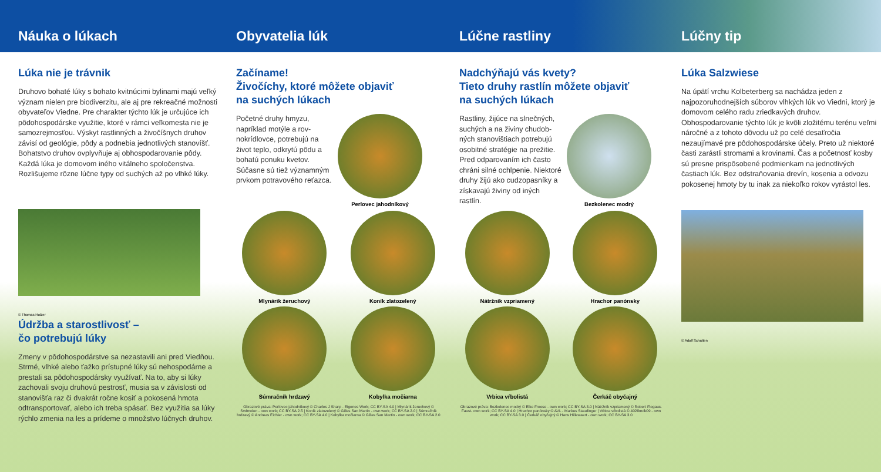Náuka o lúkach Obyvatelia lúk Lúčne rastliny Lúčny tip
Lúka nie je trávnik
Druhovo bohaté lúky s bohato kvitnúcimi bylinami majú veľký význam nielen pre biodiverzitu, ale aj pre rekreačné možnosti obyvateľov Viedne. Pre charakter týchto lúk je určujúce ich pôdohospodár­ske využitie, ktoré v rámci veľkomesta nie je samozrejmosťou. Výskyt rastlinných a živočíšnych druhov závisí od geológie, pôdy a podnebia jednot­livých stanovíšť. Bohatstvo druhov ovplyvňuje aj obhospodarovanie pôdy. Každá lúka je domovom iného vitálneho spoločenstva. Rozlišujeme rôzne lúčne typy od suchých až po vlhké lúky.
© Thomas Holzer
Údržba a starostlivosť –
čo potrebujú lúky
Zmeny v pôdohospodárstve sa nezastavili ani pred Viedňou. Strmé, vlhké alebo ťažko prístupné lúky sú nehospodárne a prestali sa pôdohospodársky využívať. Na to, aby si lúky zachovali svoju druhovú pestrosť, musia sa v závislosti od stanovišťa raz či dvakrát ročne kosiť a pokosená hmota odtrans­portovať, alebo ich treba spásať. Bez využitia sa lúky rýchlo zmenia na les a prídeme o množstvo lúčnych druhov.
Začíname!
Živočíchy, ktoré môžete objaviť
na suchých lúkach
Početné druhy hmyzu, napríklad motýle a rov­nokrídlovce, potrebujú na život teplo, odkrytú pôdu a bohatú ponuku kvetov. Súčasne sú tiež význam­ným prvkom potravového reťazca.
Perlovec jahodníkový
Mlynárik žeruchový
Koník zlatozelený
Súmračník hrdzavý
Kobylka močiarna
Obrazové práva: Perlovec jahodníkový © Charles J Sharp - Eigenes Werk; CC BY-SA 4.0 | Mlynárik žeruchový © Svdmolen - own work; CC BY-SA 2.5 | Koník zlatozelený © Gilles San Martin - own work; CC BY-SA 2.0 | Súmračník hrdzavý © Andreas Eichler - own work; CC BY-SA 4.0 | Kobylka močiarna © Gilles San Martin - own work; CC BY-SA 2.0
Nadchýňajú vás kvety?
Tieto druhy rastlín môžete objaviť
na suchých lúkach
Rastliny, žijúce na slnečných, suchých a na živiny chudob­ných stanovištiach potrebu­jú osobitné stratégie na prežitie. Pred odparovaním ich často chráni silné ochl­penie. Niektoré druhy žijú ako cudzopasníky a získavajú živiny od iných rastlín.
Bezkolenec modrý
Nátržník vzpriamený
Hrachor panónsky
Vrbica vŕbolistá
Čerkáč obyčajný
Obrazové práva: Bezkolenec modrý © Elke Freese - own work; CC BY-SA 3.0 | Nátržník vzpriamený © Robert Flogaus-Faust- own work; CC BY-SA 4.0 | Hrachor panónsky © AVL - Markus Staudinger | Vrbica vŕbolistá © 4028mdk09 - own work; CC BY-SA 3.0 | Čerkáč obyčajný © Hans Hillewaert - own work; CC BY-SA 3.0
Lúka Salzwiese
Na úpätí vrchu Kolbeterberg sa nachádza jeden z najpozoruhodnejších súborov vlhkých lúk vo Viedni, ktorý je domovom celého radu zriedkavých druhov. Obhospodarovanie týchto lúk je kvôli zložitému terénu veľmi náročné a z tohoto dôvodu už po celé desaťročia nezaujímavé pre pôdohos­podárske účely. Preto už niektoré časti zarástli stromami a krovinami. Čas a početnosť kosby sú presne prispôsobené podmienkam na jednotlivých častiach lúk. Bez odstraňovania drevín, kosenia a odvozu pokosenej hmoty by tu inak za niekoľko rokov vyrástol les.
© Adolf Schatten